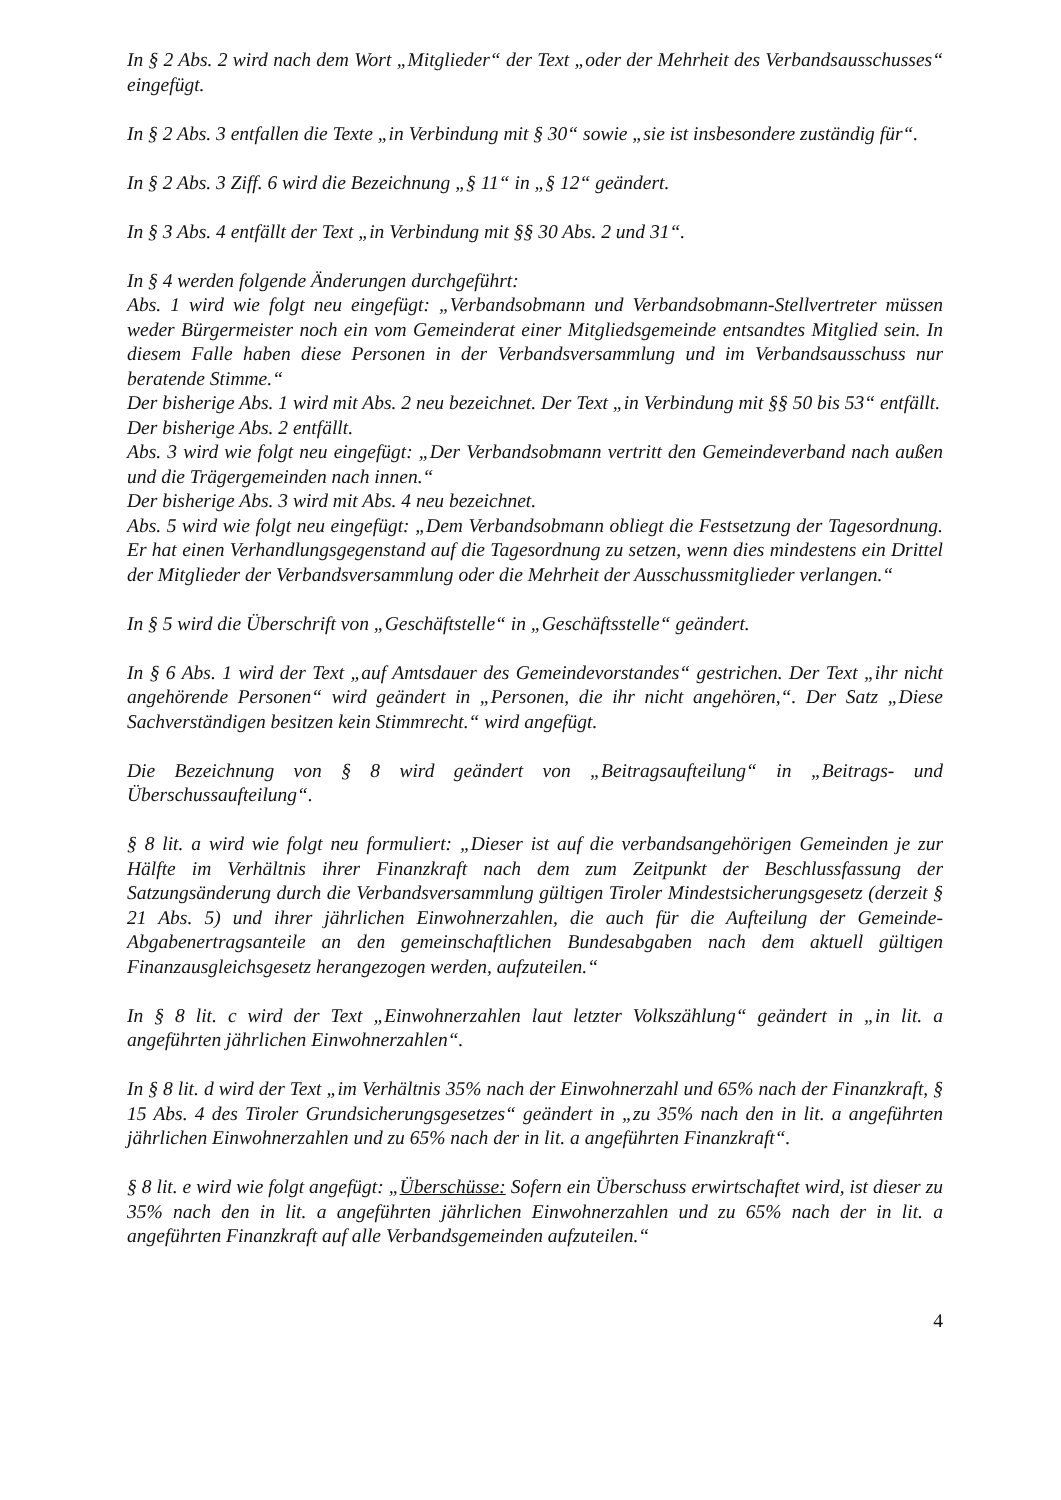In § 2 Abs. 2 wird nach dem Wort „Mitglieder“ der Text „oder der Mehrheit des Verbandsausschusses“ eingefügt.
In § 2 Abs. 3 entfallen die Texte „in Verbindung mit § 30“ sowie „sie ist insbesondere zuständig für“.
In § 2 Abs. 3 Ziff. 6 wird die Bezeichnung „§ 11“ in „§ 12“ geändert.
In § 3 Abs. 4 entfällt der Text „in Verbindung mit §§ 30 Abs. 2 und 31“.
In § 4 werden folgende Änderungen durchgeführt:
Abs. 1 wird wie folgt neu eingefügt: „Verbandsobmann und Verbandsobmann-Stellvertreter müssen weder Bürgermeister noch ein vom Gemeinderat einer Mitgliedsgemeinde entsandtes Mitglied sein. In diesem Falle haben diese Personen in der Verbandsversammlung und im Verbandsausschuss nur beratende Stimme.“
Der bisherige Abs. 1 wird mit Abs. 2 neu bezeichnet. Der Text „in Verbindung mit §§ 50 bis 53“ entfällt.
Der bisherige Abs. 2 entfällt.
Abs. 3 wird wie folgt neu eingefügt: „Der Verbandsobmann vertritt den Gemeindeverband nach außen und die Trägergemeinden nach innen.“
Der bisherige Abs. 3 wird mit Abs. 4 neu bezeichnet.
Abs. 5 wird wie folgt neu eingefügt: „Dem Verbandsobmann obliegt die Festsetzung der Tagesordnung. Er hat einen Verhandlungsgegenstand auf die Tagesordnung zu setzen, wenn dies mindestens ein Drittel der Mitglieder der Verbandsversammlung oder die Mehrheit der Ausschussmitglieder verlangen.“
In § 5 wird die Überschrift von „Geschäftstelle“ in „Geschäftsstelle“ geändert.
In § 6 Abs. 1 wird der Text „auf Amtsdauer des Gemeindevorstandes“ gestrichen. Der Text „ihr nicht angehörende Personen“ wird geändert in „Personen, die ihr nicht angehören,“. Der Satz „Diese Sachverständigen besitzen kein Stimmrecht.“ wird angefügt.
Die Bezeichnung von § 8 wird geändert von „Beitragsaufteilung“ in „Beitrags- und Überschussaufteilung“.
§ 8 lit. a wird wie folgt neu formuliert: „Dieser ist auf die verbandsangehörigen Gemeinden je zur Hälfte im Verhältnis ihrer Finanzkraft nach dem zum Zeitpunkt der Beschlussfassung der Satzungsänderung durch die Verbandsversammlung gültigen Tiroler Mindestsicherungsgesetz (derzeit § 21 Abs. 5) und ihrer jährlichen Einwohnerzahlen, die auch für die Aufteilung der Gemeinde-Abgabenertragsanteile an den gemeinschaftlichen Bundesabgaben nach dem aktuell gültigen Finanzausgleichsgesetz herangezogen werden, aufzuteilen.“
In § 8 lit. c wird der Text „Einwohnerzahlen laut letzter Volkszählung“ geändert in „in lit. a angeführten jährlichen Einwohnerzahlen“.
In § 8 lit. d wird der Text „im Verhältnis 35% nach der Einwohnerzahl und 65% nach der Finanzkraft, § 15 Abs. 4 des Tiroler Grundsicherungsgesetzes“ geändert in „zu 35% nach den in lit. a angeführten jährlichen Einwohnerzahlen und zu 65% nach der in lit. a angeführten Finanzkraft“.
§ 8 lit. e wird wie folgt angefügt: „Überschüsse: Sofern ein Überschuss erwirtschaftet wird, ist dieser zu 35% nach den in lit. a angeführten jährlichen Einwohnerzahlen und zu 65% nach der in lit. a angeführten Finanzkraft auf alle Verbandsgemeinden aufzuteilen.“
4